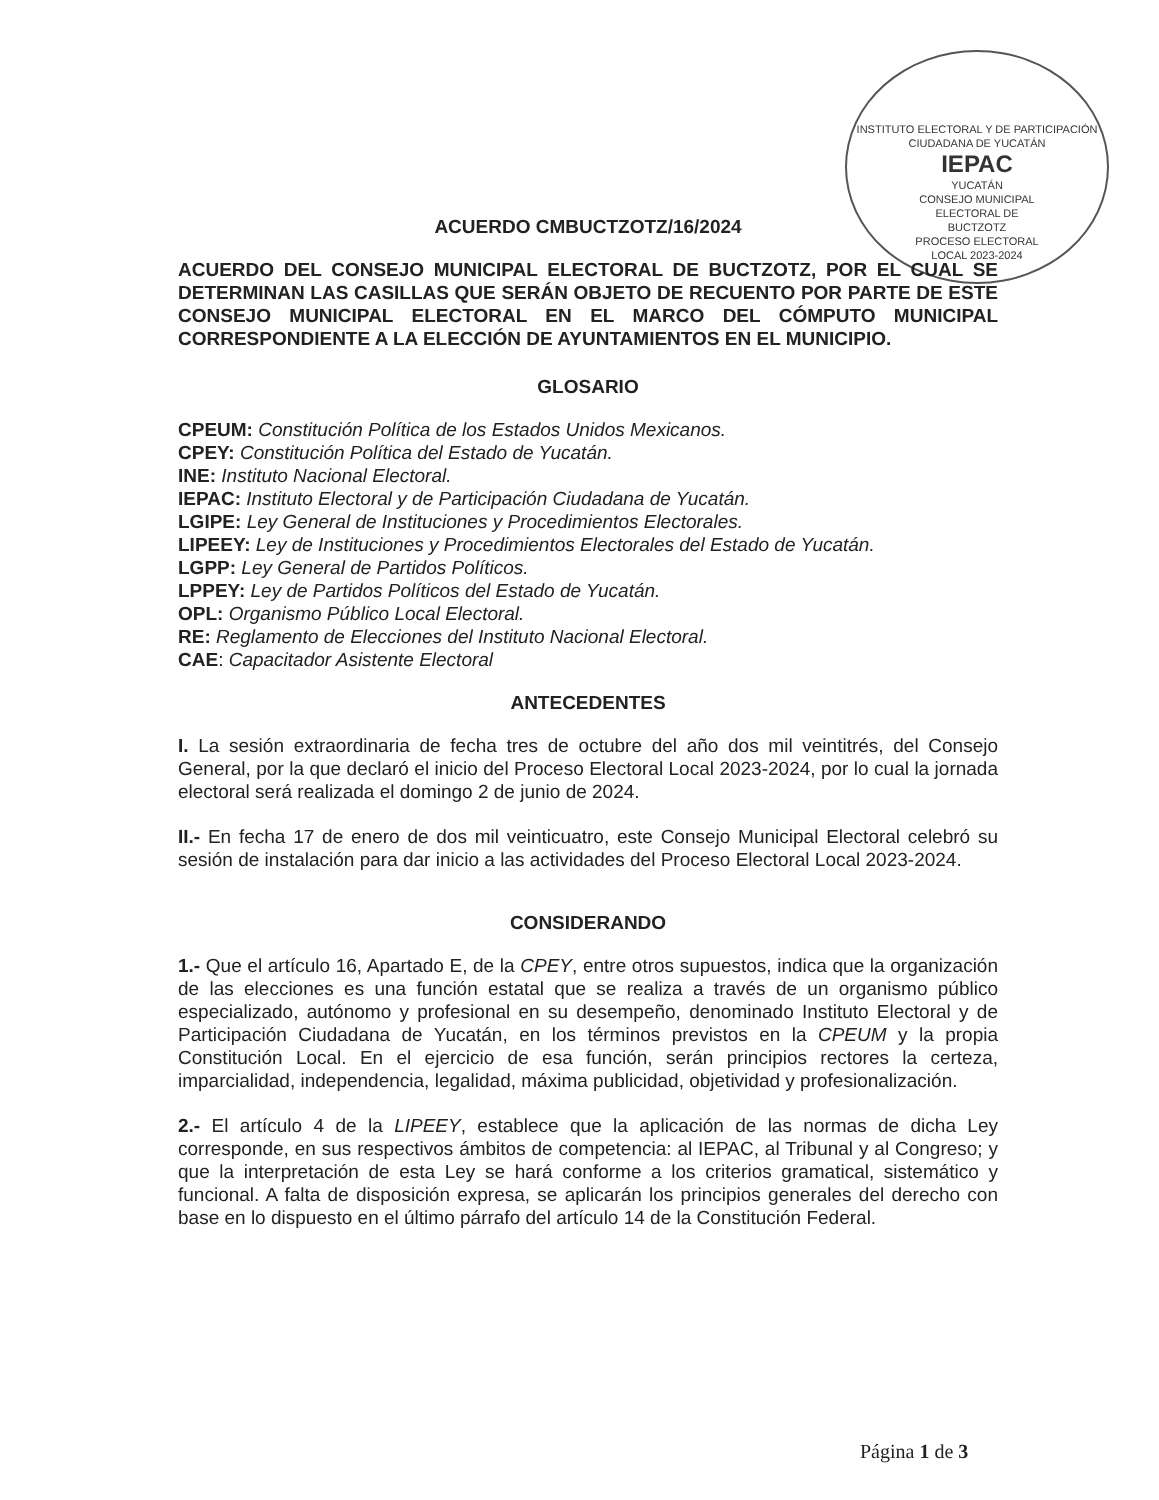INSTITUTO ELECTORAL Y DE PARTICIPACIÓN CIUDADANA DE YUCATÁN
IEPAC
YUCATÁN
CONSEJO MUNICIPAL
ELECTORAL DE
BUCTZOTZ
PROCESO ELECTORAL
LOCAL 2023-2024
ACUERDO CMBUCTZOTZ/16/2024
ACUERDO DEL CONSEJO MUNICIPAL ELECTORAL DE BUCTZOTZ, POR EL CUAL SE DETERMINAN LAS CASILLAS QUE SERÁN OBJETO DE RECUENTO POR PARTE DE ESTE CONSEJO MUNICIPAL ELECTORAL EN EL MARCO DEL CÓMPUTO MUNICIPAL CORRESPONDIENTE A LA ELECCIÓN DE AYUNTAMIENTOS EN EL MUNICIPIO.
GLOSARIO
CPEUM: Constitución Política de los Estados Unidos Mexicanos.
CPEY: Constitución Política del Estado de Yucatán.
INE: Instituto Nacional Electoral.
IEPAC: Instituto Electoral y de Participación Ciudadana de Yucatán.
LGIPE: Ley General de Instituciones y Procedimientos Electorales.
LIPEEY: Ley de Instituciones y Procedimientos Electorales del Estado de Yucatán.
LGPP: Ley General de Partidos Políticos.
LPPEY: Ley de Partidos Políticos del Estado de Yucatán.
OPL: Organismo Público Local Electoral.
RE: Reglamento de Elecciones del Instituto Nacional Electoral.
CAE: Capacitador Asistente Electoral
ANTECEDENTES
I. La sesión extraordinaria de fecha tres de octubre del año dos mil veintitrés, del Consejo General, por la que declaró el inicio del Proceso Electoral Local 2023-2024, por lo cual la jornada electoral será realizada el domingo 2 de junio de 2024.
II.- En fecha 17 de enero de dos mil veinticuatro, este Consejo Municipal Electoral celebró su sesión de instalación para dar inicio a las actividades del Proceso Electoral Local 2023-2024.
CONSIDERANDO
1.- Que el artículo 16, Apartado E, de la CPEY, entre otros supuestos, indica que la organización de las elecciones es una función estatal que se realiza a través de un organismo público especializado, autónomo y profesional en su desempeño, denominado Instituto Electoral y de Participación Ciudadana de Yucatán, en los términos previstos en la CPEUM y la propia Constitución Local. En el ejercicio de esa función, serán principios rectores la certeza, imparcialidad, independencia, legalidad, máxima publicidad, objetividad y profesionalización.
2.- El artículo 4 de la LIPEEY, establece que la aplicación de las normas de dicha Ley corresponde, en sus respectivos ámbitos de competencia: al IEPAC, al Tribunal y al Congreso; y que la interpretación de esta Ley se hará conforme a los criterios gramatical, sistemático y funcional. A falta de disposición expresa, se aplicarán los principios generales del derecho con base en lo dispuesto en el último párrafo del artículo 14 de la Constitución Federal.
Página 1 de 3